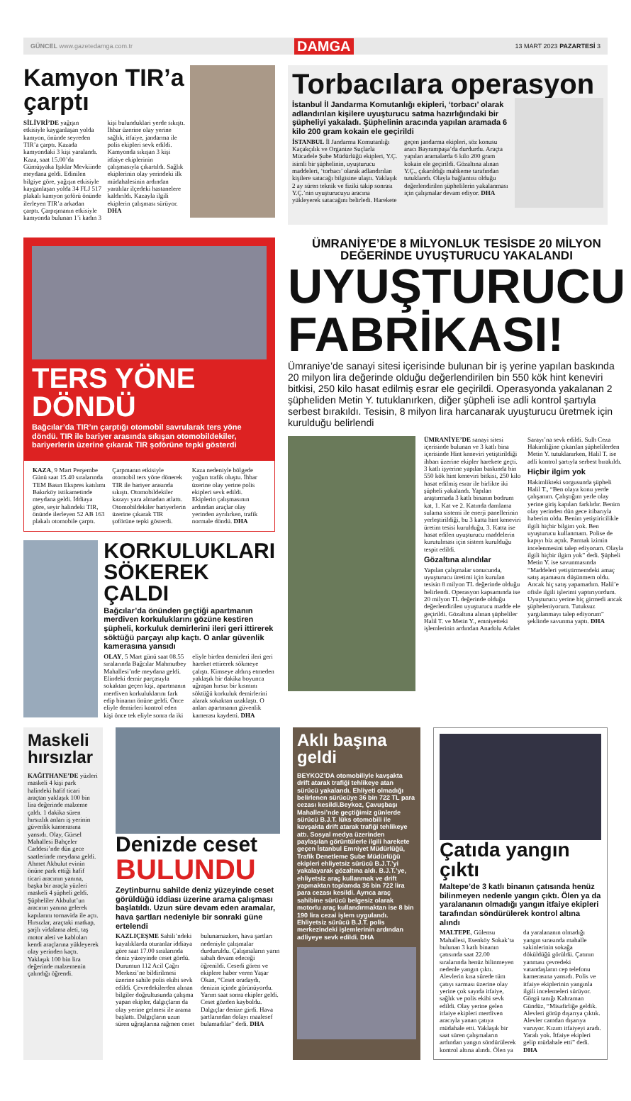GÜNCEL www.gazetedamga.com.tr DAMGA 13 MART 2023 PAZARTESİ 3
Kamyon TIR’a çarptı
SİLİVRİ’DE yağışın etkisiyle kayganlaşan yolda kamyon, önünde seyreden TIR’a çarptı. Kazada kamyondaki 3 kişi yaralandı. Kaza, saat 15.00’da Gümüşyaka Işıklar Mevkiinde meydana geldi. Edinilen bilgiye göre, yağışın etkisiyle kayganlaşan yolda 34 FLJ 517 plakalı kamyon şoförü önünde ilerleyen TIR’a arkadan çarptı. Çarpışmanın etkisiyle kamyonda bulunan 1’i kadın 3 kişi bulunduklari yerde sıkıştı. İhbar üzerine olay yerine sağlık, itfaiye, jandarma ile polis ekipleri sevk edildi. Kamyonda sıkışan 3 kişi itfaiye ekiplerinin çalışmasıyla çıkartıldı. Sağlık ekiplerinin olay yerindeki ilk müdahalesinin ardından yaralılar ilçedeki hastanelere kaldırıldı. Kazayla ilgili ekiplerin çalışması sürüyor. DHA
Torbacılara operasyon
İstanbul İl Jandarma Komutanlığı ekipleri, ‘torbacı’ olarak adlandırılan kişilere uyuşturucu satma hazırlığındaki bir şüpheliyi yakaladı. Şüphelinin aracında yapılan aramada 6 kilo 200 gram kokain ele geçirildi
İSTANBUL İl Jandarma Komutanlığı Kaçakçılık ve Organize Suçlarla Mücadele Şube Müdürlüğü ekipleri, Y.Ç. isimli bir şüphelinin, uyuşturucu maddeleri, ‘torbacı’ olarak adlandırılan kişilere satacağı bilgisine ulaştı. Yaklaşık 2 ay süren teknik ve fiziki takip sonrası Y.Ç.’nin uyuşturucuyu aracına yükleyerek satacağını belirledi. Harekete geçen jandarma ekipleri, söz konusu aracı Bayrampaşa’da durdurdu. Araçta yapılan aramalarda 6 kilo 200 gram kokain ele geçirildi. Gözaltına alınan Y.Ç., çıkarıldığı mahkeme tarafından tutuklandı. Olayla bağlantısı olduğu değerlendirilen şüphelilerin yakalanması için çalışmalar devam ediyor. DHA
TERS YÖNE DÖNDÜ
Bağcılar’da TIR’ın çarptığı otomobil savrularak ters yöne döndü. TIR ile bariyer arasında sıkışan otomobildekiler, bariyerlerin üzerine çıkarak TIR şoförüne tepki gösterdi
KAZA, 9 Mart Perşembe Günü saat 15.40 sıralarında TEM Basın Ekspres katılımı Bakırköy istikametinde meydana geldi. İddiaya göre, seyir halindeki TIR, önünde ilerleyen 52 AB 163 plakalı otomobile çarptı. Çarpmanın etkisiyle otomobil ters yöne dönerek TIR ile bariyer arasında sıkıştı. Otomobildekiler kazayı yara almadan atlattı. Otomobildekiler bariyerlerin üzerine çıkarak TIR şoförüne tepki gösterdi. Kaza nedeniyle bölgede yoğun trafik oluştu. İhbar üzerine olay yerine polis ekipleri sevk edildi. Ekiplerin çalışmasının ardından araçlar olay yerinden ayrılırken, trafik normale döndü. DHA
KORKULUKLARI SÖKEREK ÇALDI
Bağcılar’da önünden geçtiği apartmanın merdiven korkuluklarını gözüne kestiren şüpheli, korkuluk demirlerini ileri geri ittirerek söktüğü parçayı alıp kaçtı. O anlar güvenlik kamerasına yansıdı
OLAY, 5 Mart günü saat 08.55 sıralarında Bağcılar Mahmutbey Mahallesi’nde meydana geldi. Elindeki demir parçasıyla sokaktan geçen kişi, apartmanın merdiven korkuluklarını fark edip binanın önüne geldi. Önce eliyle demirleri kontrol eden kişi önce tek eliyle sonra da iki eliyle birden demirleri ileri geri hareket ettirerek sökmeye çalıştı. Kimseye aldırış etmeden yaklaşık bir dakika boyunca uğraşan hırsız bir kısmını söktüğü korkuluk demirlerini alarak sokaktan uzaklaştı. O anları apartmanın güvenlik kamerası kaydetti. DHA
ÜMRANİYE’DE 8 MİLYONLUK TESİSDE 20 MİLYON DEĞERİNDE UYUŞTURUCU YAKALANDI
UYUŞTURUCU FABRİKASI!
Ümraniye’de sanayi sitesi içerisinde bulunan bir iş yerine yapılan baskında 20 milyon lira değerinde olduğu değerlendirilen bin 550 kök hint keneviri bitkisi, 250 kilo hasat edilmiş esrar ele geçirildi. Operasyonda yakalanan 2 şüpheliden Metin Y. tutuklanırken, diğer şüpheli ise adli kontrol şartıyla serbest bırakıldı. Tesisin, 8 milyon lira harcanarak uyuşturucu üretmek için kurulduğu belirlendi
ÜMRANİYE’DE sanayi sitesi içerisinde bulunan ve 3 katlı bina içerisinde Hint keneviri yetiştirildiği ihbarı üzerine ekipler harekete geçti. 3 katlı işyerine yapılan baskında bin 550 kök hint keneviri bitkisi, 250 kilo hasat edilmiş esrar ile birlikte iki şüpheli yakalandı. Yapılan araştırmada 3 katlı binanın bodrum kat, 1. Kat ve 2. Katında damlama sulama sistemi ile enerji panellerinin yerleştirildiği, bu 3 katta hint keneviri üretim tesisi kurulduğu, 3. Katta ise hasat edilen uyuşturucu maddelerin kurutulması için sistem kurulduğu tespit edildi.
Gözaltına alındılar
Yapılan çalışmalar sonucunda, uyuşturucu üretimi için kurulan tesisin 8 milyon TL değerinde olduğu belirlendi. Operasyon kapsamında ise 20 milyon TL değerinde olduğu değerlendirilen uyuşturucu madde ele geçirildi. Gözaltına alınan şüpheliler Halil T. ve Metin Y., emniyetteki işlemlerinin ardından Anadolu Adalet Sarayı’na sevk edildi. Sulh Ceza Hakimliğine çıkarılan şüphelilerden Metin Y. tutuklanırken, Halil T. ise adli kontrol şartıyla serbest bırakıldı.
Hiçbir ilgim yok
Hakimlikteki sorgusunda şüpheli Halil T., “Ben olaya konu yerde çalışanım. Çalıştığım yerle olay yerine giriş kapıları farklıdır. Benim olay yerinden dün gece itibarıyla haberim oldu. Benim yetiştiricilikle ilgili hiçbir bilgim yok. Ben uyuşturucu kullanmam. Polise de kapıyı biz açtık. Parmak izimin incelenmesini talep ediyorum. Olayla ilgili hiçbir ilgim yok” dedi. Şüpheli Metin Y. ise savunmasında “Maddeleri yetiştirmemdeki amaç satış aşamasını düşünmem oldu. Ancak hiç satış yapamadım. Halil’e ofisle ilgili işlerimi yaptırıyordum. Uyuşturucu yerine hiç girmedi ancak şüpheleniyorum. Tutuksuz yargılanmayı talep ediyorum” şeklinde savunma yaptı. DHA
Maskeli hırsızlar
KAĞITHANE’DE yüzleri maskeli 4 kişi park halindeki hafif ticari araçtan yaklaşık 100 bin lira değerinde malzeme çaldı. 1 dakika süren hırsızlık anları iş yerinin güvenlik kamerasına yansıdı. Olay, Gürsel Mahallesi Bahçeler Caddesi’nde dün gece saatlerinde meydana geldi. Ahmet Akbulut evinin önüne park ettiği hafif ticari aracının yanına, başka bir araçla yüzleri maskeli 4 şüpheli geldi. Şüpheliler Akbulut’un aracının yanına gelerek kapılarını tornavida ile açtı. Hırsızlar, araçtaki matkap, şarjlı vidalama aleti, taş motor aleti ve kabloları kendi araçlarına yükleyerek olay yerinden kaçtı. Yaklaşık 100 bin lira değerinde malzemenin çalındığı öğrendi.
Denizde ceset
BULUNDU
Zeytinburnu sahilde deniz yüzeyinde ceset görüldüğü iddiası üzerine arama çalışması başlatıldı. Uzun süre devam eden aramalar, hava şartları nedeniyle bir sonraki güne ertelendi
KAZLIÇEŞME Sahili’ndeki kayalıklarda oturanlar iddiaya göre saat 17.00 sıralarında deniz yüzeyinde ceset gördü. Durumun 112 Acil Çağrı Merkezi’ne bildirilmesi üzerine sahile polis ekibi sevk edildi. Çevredekilerden alınan bilgiler doğrultusunda çalışma yapan ekipler, dalgıçların da olay yerine gelmesi ile arama başlattı. Dalgıçların uzun süren uğraşlarına rağmen ceset bulunamazken, hava şartları nedeniyle çalışmalar durduruldu. Çalışmaların yarın sabah devam edeceği öğrenildi. Cesedi gören ve ekiplere haber veren Yaşar Okan, “Ceset oradaydı, denizin içinde görünüyordu. Yarım saat sonra ekipler geldi. Ceset gözden kayboldu. Dalgıçlar denize girdi. Hava şartlarından dolayı maalesef bulamadılar” dedi. DHA
Aklı başına geldi
BEYKOZ’DA otomobiliyle kavşakta drift atarak trafiği tehlikeye atan sürücü yakalandı. Ehliyeti olmadığı belirlenen sürücüye 36 bin 722 TL para cezası kesildi.Beykoz, Çavuşbaşı Mahallesi’nde geçtiğimiz günlerde sürücü B.J.T. lüks otomobili ile kavşakta drift atarak trafiği tehlikeye attı. Sosyal medya üzerinden paylaşılan görüntülerle ilgili harekete geçen İstanbul Emniyet Müdürlüğü, Trafik Denetleme Şube Müdürlüğü ekipleri ehliyetsiz sürücü B.J.T.’yi yakalayarak gözaltına aldı. B.J.T.’ye, ehliyetsiz araç kullanmak ve drift yapmaktan toplamda 36 bin 722 lira para cezası kesildi. Ayrıca araç sahibine sürücü belgesiz olarak motorlu araç kullandırmaktan ise 8 bin 190 lira cezai işlem uygulandı. Ehliyetsiz sürücü B.J.T. polis merkezindeki işlemlerinin ardından adliyeye sevk edildi. DHA
Çatıda yangın çıktı
Maltepe’de 3 katlı binanın çatısında henüz bilinmeyen nedenle yangın çıktı. Ölen ya da yaralananın olmadığı yangın itfaiye ekipleri tarafından söndürülerek kontrol altına alındı
MALTEPE, Gülensu Mahallesi, Esenköy Sokak’ta bulunan 3 katlı binanın çatısında saat 22.00 sıralarında henüz bilinmeyen nedenle yangın çıktı. Alevlerin kısa sürede tüm çatıyı sarması üzerine olay yerine çok sayıda itfaiye, sağlık ve polis ekibi sevk edildi. Olay yerine gelen itfaiye ekipleri merdiven aracıyla yanan çatıya müdahale etti. Yaklaşık bir saat süren çalışmaların ardından yangın söndürülerek kontrol altına alındı. Ölen ya da yaralananın olmadığı yangın sırasında mahalle sakinlerinin sokağa döküldüğü görüldü. Çatının yanması çevredeki vatandaşların cep telefonu kamerasına yansıdı. Polis ve itfaiye ekiplerinin yangınla ilgili incelemeleri sürüyor. Görgü tanığı Kahraman Gündüz, “Misafirliğe geldik. Alevleri görüp dışarıya çıktık. Alevler camdan dışarıya vuruyor. Kızım itfaiyeyi aradı. Yaralı yok. İtfaiye ekipleri gelip müdahale etti” dedi. DHA